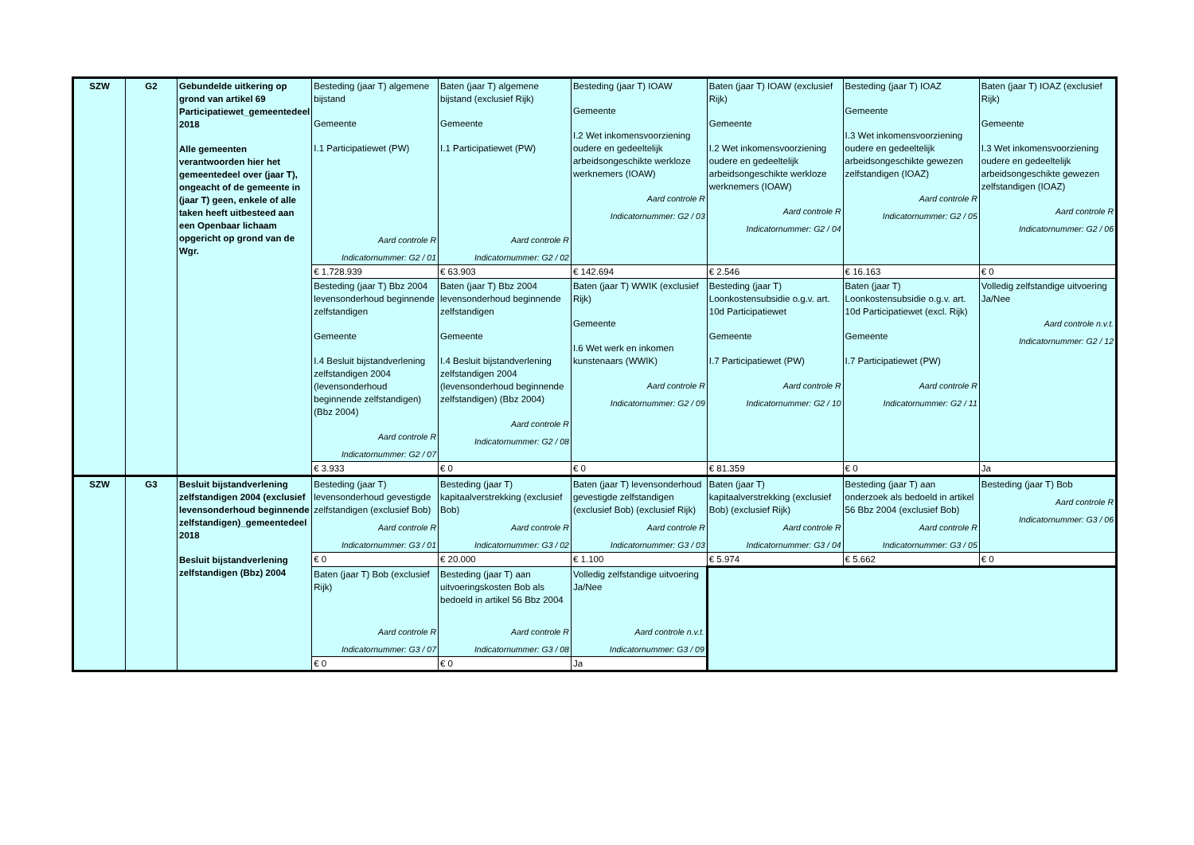| SZW | G2 | Gebundelde uitkering op grond van artikel 69 Participatiewet_gemeentedeel 2018 Alle gemeenten verantwoorden hier het gemeentedeel over (jaar T), ongeacht of de gemeente in (jaar T) geen, enkele of alle taken heeft uitbesteed aan een Openbaar lichaam opgericht op grond van de Wgr. | Besteding (jaar T) algemene bijstand Gemeente I.1 Participatiewet (PW) Aard controle R Indicatornummer: G2 / 01 | Baten (jaar T) algemene bijstand (exclusief Rijk) Gemeente I.1 Participatiewet (PW) Aard controle R Indicatornummer: G2 / 02 | Besteding (jaar T) IOAW Gemeente I.2 Wet inkomensvoorziening oudere en gedeeltelijk arbeidsongeschikte werkloze werknemers (IOAW) Aard controle R Indicatornummer: G2 / 03 | Baten (jaar T) IOAW (exclusief Rijk) Gemeente I.2 Wet inkomensvoorziening oudere en gedeeltelijk arbeidsongeschikte werkloze werknemers (IOAW) Aard controle R Indicatornummer: G2 / 04 | Besteding (jaar T) IOAZ Gemeente I.3 Wet inkomensvoorziening oudere en gedeeltelijk arbeidsongeschikte gewezen zelfstandigen (IOAZ) Aard controle R Indicatornummer: G2 / 05 | Baten (jaar T) IOAZ (exclusief Rijk) Gemeente I.3 Wet inkomensvoorziening oudere en gedeeltelijk arbeidsongeschikte gewezen zelfstandigen (IOAZ) Aard controle R Indicatornummer: G2 / 06 |
| | | | € 1.728.939 | € 63.903 | € 142.694 | € 2.546 | € 16.163 | € 0 |
| | | | Besteding (jaar T) Bbz 2004 levensonderhoud beginnende zelfstandigen Gemeente I.4 Besluit bijstandverlening zelfstandigen 2004 (levensonderhoud beginnende zelfstandigen) (Bbz 2004) Aard controle R Indicatornummer: G2 / 07 | Baten (jaar T) Bbz 2004 levensonderhoud beginnende zelfstandigen Gemeente I.4 Besluit bijstandverlening zelfstandigen 2004 (levensonderhoud beginnende zelfstandigen) (Bbz 2004) Aard controle R Indicatornummer: G2 / 08 | Baten (jaar T) WWIK (exclusief Rijk) Gemeente I.6 Wet werk en inkomen kunstenaars (WWIK) Aard controle R Indicatornummer: G2 / 09 | Besteding (jaar T) Loonkostensubsidie o.g.v. art. 10d Participatiewet Gemeente I.7 Participatiewet (PW) Aard controle R Indicatornummer: G2 / 10 | Baten (jaar T) Loonkostensubsidie o.g.v. art. 10d Participatiewet (excl. Rijk) Gemeente I.7 Participatiewet (PW) Aard controle R Indicatornummer: G2 / 11 | Volledig zelfstandige uitvoering Ja/Nee Aard controle n.v.t. Indicatornummer: G2 / 12 |
| | | | € 3.933 | € 0 | € 0 | € 81.359 | € 0 | Ja |
| SZW | G3 | Besluit bijstandverlening zelfstandigen 2004 (exclusief levensonderhoud beginnende zelfstandigen)_gemeentedeel 2018 Besluit bijstandverlening zelfstandigen (Bbz) 2004 | Besteding (jaar T) levensonderhoud gevestigde zelfstandigen (exclusief Bob) Aard controle R Indicatornummer: G3 / 01 | Besteding (jaar T) kapitaalverstrekking (exclusief Bob) Aard controle R Indicatornummer: G3 / 02 | Baten (jaar T) levensonderhoud gevestigde zelfstandigen (exclusief Bob) (exclusief Rijk) Aard controle R Indicatornummer: G3 / 03 | Baten (jaar T) kapitaalverstrekking (exclusief Bob) (exclusief Rijk) Aard controle R Indicatornummer: G3 / 04 | Besteding (jaar T) aan onderzoek als bedoeld in artikel 56 Bbz 2004 (exclusief Bob) Aard controle R Indicatornummer: G3 / 05 | Besteding (jaar T) Bob Aard controle R Indicatornummer: G3 / 06 |
| | | | € 0 | € 20.000 | € 1.100 | € 5.974 | € 5.662 | € 0 |
| | | | Baten (jaar T) Bob (exclusief Rijk) Aard controle R Indicatornummer: G3 / 07 | Besteding (jaar T) aan uitvoeringskosten Bob als bedoeld in artikel 56 Bbz 2004 Aard controle R Indicatornummer: G3 / 08 | Volledig zelfstandige uitvoering Ja/Nee Aard controle n.v.t. Indicatornummer: G3 / 09 | | | |
| | | | € 0 | € 0 | Ja | | | |